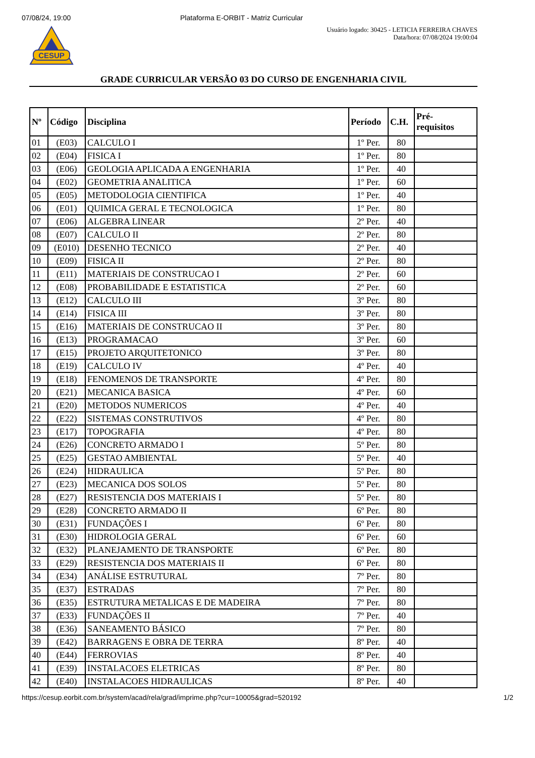07/08/24, 19:00 Plataforma E-ORBIT - Matriz Curricular
CESUP
Usuário logado: 30425 - LETICIA FERREIRA CHAVES
Data/hora: 07/08/2024 19:00:04
GRADE CURRICULAR VERSÃO 03 DO CURSO DE ENGENHARIA CIVIL
| Nº | Código | Disciplina | Período | C.H. | Pré- requisitos |
| --- | --- | --- | --- | --- | --- |
| 01 | (E03) | CALCULO I | 1º Per. | 80 | |
| 02 | (E04) | FISICA I | 1º Per. | 80 | |
| 03 | (E06) | GEOLOGIA APLICADA A ENGENHARIA | 1º Per. | 40 | |
| 04 | (E02) | GEOMETRIA ANALITICA | 1º Per. | 60 | |
| 05 | (E05) | METODOLOGIA CIENTIFICA | 1º Per. | 40 | |
| 06 | (E01) | QUIMICA GERAL E TECNOLOGICA | 1º Per. | 80 | |
| 07 | (E06) | ALGEBRA LINEAR | 2º Per. | 40 | |
| 08 | (E07) | CALCULO II | 2º Per. | 80 | |
| 09 | (E010) | DESENHO TECNICO | 2º Per. | 40 | |
| 10 | (E09) | FISICA II | 2º Per. | 80 | |
| 11 | (E11) | MATERIAIS DE CONSTRUCAO I | 2º Per. | 60 | |
| 12 | (E08) | PROBABILIDADE E ESTATISTICA | 2º Per. | 60 | |
| 13 | (E12) | CALCULO III | 3º Per. | 80 | |
| 14 | (E14) | FISICA III | 3º Per. | 80 | |
| 15 | (E16) | MATERIAIS DE CONSTRUCAO II | 3º Per. | 80 | |
| 16 | (E13) | PROGRAMACAO | 3º Per. | 60 | |
| 17 | (E15) | PROJETO ARQUITETONICO | 3º Per. | 80 | |
| 18 | (E19) | CALCULO IV | 4º Per. | 40 | |
| 19 | (E18) | FENOMENOS DE TRANSPORTE | 4º Per. | 80 | |
| 20 | (E21) | MECANICA BASICA | 4º Per. | 60 | |
| 21 | (E20) | METODOS NUMERICOS | 4º Per. | 40 | |
| 22 | (E22) | SISTEMAS CONSTRUTIVOS | 4º Per. | 80 | |
| 23 | (E17) | TOPOGRAFIA | 4º Per. | 80 | |
| 24 | (E26) | CONCRETO ARMADO I | 5º Per. | 80 | |
| 25 | (E25) | GESTAO AMBIENTAL | 5º Per. | 40 | |
| 26 | (E24) | HIDRAULICA | 5º Per. | 80 | |
| 27 | (E23) | MECANICA DOS SOLOS | 5º Per. | 80 | |
| 28 | (E27) | RESISTENCIA DOS MATERIAIS I | 5º Per. | 80 | |
| 29 | (E28) | CONCRETO ARMADO II | 6º Per. | 80 | |
| 30 | (E31) | FUNDAÇÕES I | 6º Per. | 80 | |
| 31 | (E30) | HIDROLOGIA GERAL | 6º Per. | 60 | |
| 32 | (E32) | PLANEJAMENTO DE TRANSPORTE | 6º Per. | 80 | |
| 33 | (E29) | RESISTENCIA DOS MATERIAIS II | 6º Per. | 80 | |
| 34 | (E34) | ANÁLISE ESTRUTURAL | 7º Per. | 80 | |
| 35 | (E37) | ESTRADAS | 7º Per. | 80 | |
| 36 | (E35) | ESTRUTURA METALICAS E DE MADEIRA | 7º Per. | 80 | |
| 37 | (E33) | FUNDAÇÕES II | 7º Per. | 40 | |
| 38 | (E36) | SANEAMENTO BÁSICO | 7º Per. | 80 | |
| 39 | (E42) | BARRAGENS E OBRA DE TERRA | 8º Per. | 40 | |
| 40 | (E44) | FERROVIAS | 8º Per. | 40 | |
| 41 | (E39) | INSTALACOES ELETRICAS | 8º Per. | 80 | |
| 42 | (E40) | INSTALACOES HIDRAULICAS | 8º Per. | 40 | |
https://cesup.eorbit.com.br/system/acad/rela/grad/imprime.php?cur=10005&grad=520192 1/2